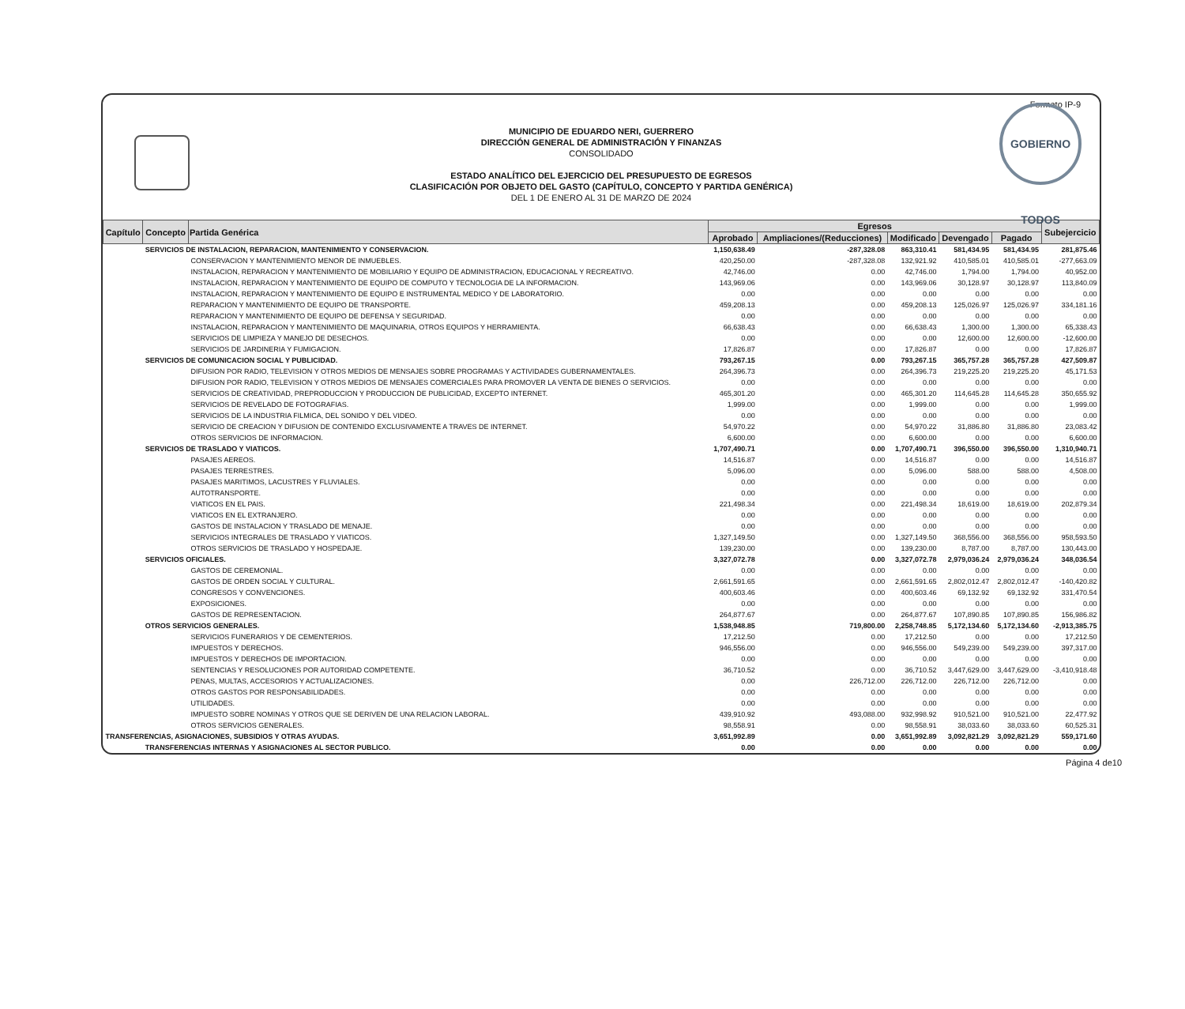Formato IP-9
MUNICIPIO DE EDUARDO NERI, GUERRERO
DIRECCIÓN GENERAL DE ADMINISTRACIÓN Y FINANZAS
CONSOLIDADO
ESTADO ANALÍTICO DEL EJERCICIO DEL PRESUPUESTO DE EGRESOS
CLASIFICACIÓN POR OBJETO DEL GASTO (CAPÍTULO, CONCEPTO Y PARTIDA GENÉRICA)
DEL 1 DE ENERO AL 31 DE MARZO DE 2024
GOBIERNO TODOS
| Capítulo | Concepto | Partida Genérica | Egresos | | | | | Subejercicio |
| --- | --- | --- | --- | --- | --- | --- | --- | --- |
| | | | Aprobado | Ampliaciones/(Reducciones) | Modificado | Devengado | Pagado | |
| | SERVICIOS DE INSTALACION, REPARACION, MANTENIMIENTO Y CONSERVACION. | | 1,150,638.49 | -287,328.08 | 863,310.41 | 581,434.95 | 581,434.95 | 281,875.46 |
| | | CONSERVACION Y MANTENIMIENTO MENOR DE INMUEBLES. | 420,250.00 | -287,328.08 | 132,921.92 | 410,585.01 | 410,585.01 | -277,663.09 |
| | | INSTALACION, REPARACION Y MANTENIMIENTO DE MOBILIARIO Y EQUIPO DE ADMINISTRACION, EDUCACIONAL Y RECREATIVO. | 42,746.00 | 0.00 | 42,746.00 | 1,794.00 | 1,794.00 | 40,952.00 |
| | | INSTALACION, REPARACION Y MANTENIMIENTO DE EQUIPO DE COMPUTO Y TECNOLOGIA DE LA INFORMACION. | 143,969.06 | 0.00 | 143,969.06 | 30,128.97 | 30,128.97 | 113,840.09 |
| | | INSTALACION, REPARACION Y MANTENIMIENTO DE EQUIPO E INSTRUMENTAL MEDICO Y DE LABORATORIO. | 0.00 | 0.00 | 0.00 | 0.00 | 0.00 | 0.00 |
| | | REPARACION Y MANTENIMIENTO DE EQUIPO DE TRANSPORTE. | 459,208.13 | 0.00 | 459,208.13 | 125,026.97 | 125,026.97 | 334,181.16 |
| | | REPARACION Y MANTENIMIENTO DE EQUIPO DE DEFENSA Y SEGURIDAD. | 0.00 | 0.00 | 0.00 | 0.00 | 0.00 | 0.00 |
| | | INSTALACION, REPARACION Y MANTENIMIENTO DE MAQUINARIA, OTROS EQUIPOS Y HERRAMIENTA. | 66,638.43 | 0.00 | 66,638.43 | 1,300.00 | 1,300.00 | 65,338.43 |
| | | SERVICIOS DE LIMPIEZA Y MANEJO DE DESECHOS. | 0.00 | 0.00 | 0.00 | 12,600.00 | 12,600.00 | -12,600.00 |
| | | SERVICIOS DE JARDINERIA Y FUMIGACION. | 17,826.87 | 0.00 | 17,826.87 | 0.00 | 0.00 | 17,826.87 |
| | SERVICIOS DE COMUNICACION SOCIAL Y PUBLICIDAD. | | 793,267.15 | 0.00 | 793,267.15 | 365,757.28 | 365,757.28 | 427,509.87 |
| | | DIFUSION POR RADIO, TELEVISION Y OTROS MEDIOS DE MENSAJES SOBRE PROGRAMAS Y ACTIVIDADES GUBERNAMENTALES. | 264,396.73 | 0.00 | 264,396.73 | 219,225.20 | 219,225.20 | 45,171.53 |
| | | DIFUSION POR RADIO, TELEVISION Y OTROS MEDIOS DE MENSAJES COMERCIALES PARA PROMOVER LA VENTA DE BIENES O SERVICIOS. | 0.00 | 0.00 | 0.00 | 0.00 | 0.00 | 0.00 |
| | | SERVICIOS DE CREATIVIDAD, PREPRODUCCION Y PRODUCCION DE PUBLICIDAD, EXCEPTO INTERNET. | 465,301.20 | 0.00 | 465,301.20 | 114,645.28 | 114,645.28 | 350,655.92 |
| | | SERVICIOS DE REVELADO DE FOTOGRAFIAS. | 1,999.00 | 0.00 | 1,999.00 | 0.00 | 0.00 | 1,999.00 |
| | | SERVICIOS DE LA INDUSTRIA FILMICA, DEL SONIDO Y DEL VIDEO. | 0.00 | 0.00 | 0.00 | 0.00 | 0.00 | 0.00 |
| | | SERVICIO DE CREACION Y DIFUSION DE CONTENIDO EXCLUSIVAMENTE A TRAVES DE INTERNET. | 54,970.22 | 0.00 | 54,970.22 | 31,886.80 | 31,886.80 | 23,083.42 |
| | | OTROS SERVICIOS DE INFORMACION. | 6,600.00 | 0.00 | 6,600.00 | 0.00 | 0.00 | 6,600.00 |
| | SERVICIOS DE TRASLADO Y VIATICOS. | | 1,707,490.71 | 0.00 | 1,707,490.71 | 396,550.00 | 396,550.00 | 1,310,940.71 |
| | | PASAJES AEREOS. | 14,516.87 | 0.00 | 14,516.87 | 0.00 | 0.00 | 14,516.87 |
| | | PASAJES TERRESTRES. | 5,096.00 | 0.00 | 5,096.00 | 588.00 | 588.00 | 4,508.00 |
| | | PASAJES MARITIMOS, LACUSTRES Y FLUVIALES. | 0.00 | 0.00 | 0.00 | 0.00 | 0.00 | 0.00 |
| | | AUTOTRANSPORTE. | 0.00 | 0.00 | 0.00 | 0.00 | 0.00 | 0.00 |
| | | VIATICOS EN EL PAIS. | 221,498.34 | 0.00 | 221,498.34 | 18,619.00 | 18,619.00 | 202,879.34 |
| | | VIATICOS EN EL EXTRANJERO. | 0.00 | 0.00 | 0.00 | 0.00 | 0.00 | 0.00 |
| | | GASTOS DE INSTALACION Y TRASLADO DE MENAJE. | 0.00 | 0.00 | 0.00 | 0.00 | 0.00 | 0.00 |
| | | SERVICIOS INTEGRALES DE TRASLADO Y VIATICOS. | 1,327,149.50 | 0.00 | 1,327,149.50 | 368,556.00 | 368,556.00 | 958,593.50 |
| | | OTROS SERVICIOS DE TRASLADO Y HOSPEDAJE. | 139,230.00 | 0.00 | 139,230.00 | 8,787.00 | 8,787.00 | 130,443.00 |
| | SERVICIOS OFICIALES. | | 3,327,072.78 | 0.00 | 3,327,072.78 | 2,979,036.24 | 2,979,036.24 | 348,036.54 |
| | | GASTOS DE CEREMONIAL. | 0.00 | 0.00 | 0.00 | 0.00 | 0.00 | 0.00 |
| | | GASTOS DE ORDEN SOCIAL Y CULTURAL. | 2,661,591.65 | 0.00 | 2,661,591.65 | 2,802,012.47 | 2,802,012.47 | -140,420.82 |
| | | CONGRESOS Y CONVENCIONES. | 400,603.46 | 0.00 | 400,603.46 | 69,132.92 | 69,132.92 | 331,470.54 |
| | | EXPOSICIONES. | 0.00 | 0.00 | 0.00 | 0.00 | 0.00 | 0.00 |
| | | GASTOS DE REPRESENTACION. | 264,877.67 | 0.00 | 264,877.67 | 107,890.85 | 107,890.85 | 156,986.82 |
| | OTROS SERVICIOS GENERALES. | | 1,538,948.85 | 719,800.00 | 2,258,748.85 | 5,172,134.60 | 5,172,134.60 | -2,913,385.75 |
| | | SERVICIOS FUNERARIOS Y DE CEMENTERIOS. | 17,212.50 | 0.00 | 17,212.50 | 0.00 | 0.00 | 17,212.50 |
| | | IMPUESTOS Y DERECHOS. | 946,556.00 | 0.00 | 946,556.00 | 549,239.00 | 549,239.00 | 397,317.00 |
| | | IMPUESTOS Y DERECHOS DE IMPORTACION. | 0.00 | 0.00 | 0.00 | 0.00 | 0.00 | 0.00 |
| | | SENTENCIAS Y RESOLUCIONES POR AUTORIDAD COMPETENTE. | 36,710.52 | 0.00 | 36,710.52 | 3,447,629.00 | 3,447,629.00 | -3,410,918.48 |
| | | PENAS, MULTAS, ACCESORIOS Y ACTUALIZACIONES. | 0.00 | 226,712.00 | 226,712.00 | 226,712.00 | 226,712.00 | 0.00 |
| | | OTROS GASTOS POR RESPONSABILIDADES. | 0.00 | 0.00 | 0.00 | 0.00 | 0.00 | 0.00 |
| | | UTILIDADES. | 0.00 | 0.00 | 0.00 | 0.00 | 0.00 | 0.00 |
| | | IMPUESTO SOBRE NOMINAS Y OTROS QUE SE DERIVEN DE UNA RELACION LABORAL. | 439,910.92 | 493,088.00 | 932,998.92 | 910,521.00 | 910,521.00 | 22,477.92 |
| | | OTROS SERVICIOS GENERALES. | 98,558.91 | 0.00 | 98,558.91 | 38,033.60 | 38,033.60 | 60,525.31 |
| TRANSFERENCIAS, ASIGNACIONES, SUBSIDIOS Y OTRAS AYUDAS. | | | 3,651,992.89 | 0.00 | 3,651,992.89 | 3,092,821.29 | 3,092,821.29 | 559,171.60 |
| | TRANSFERENCIAS INTERNAS Y ASIGNACIONES AL SECTOR PUBLICO. | | 0.00 | 0.00 | 0.00 | 0.00 | 0.00 | 0.00 |
Página 4 de10